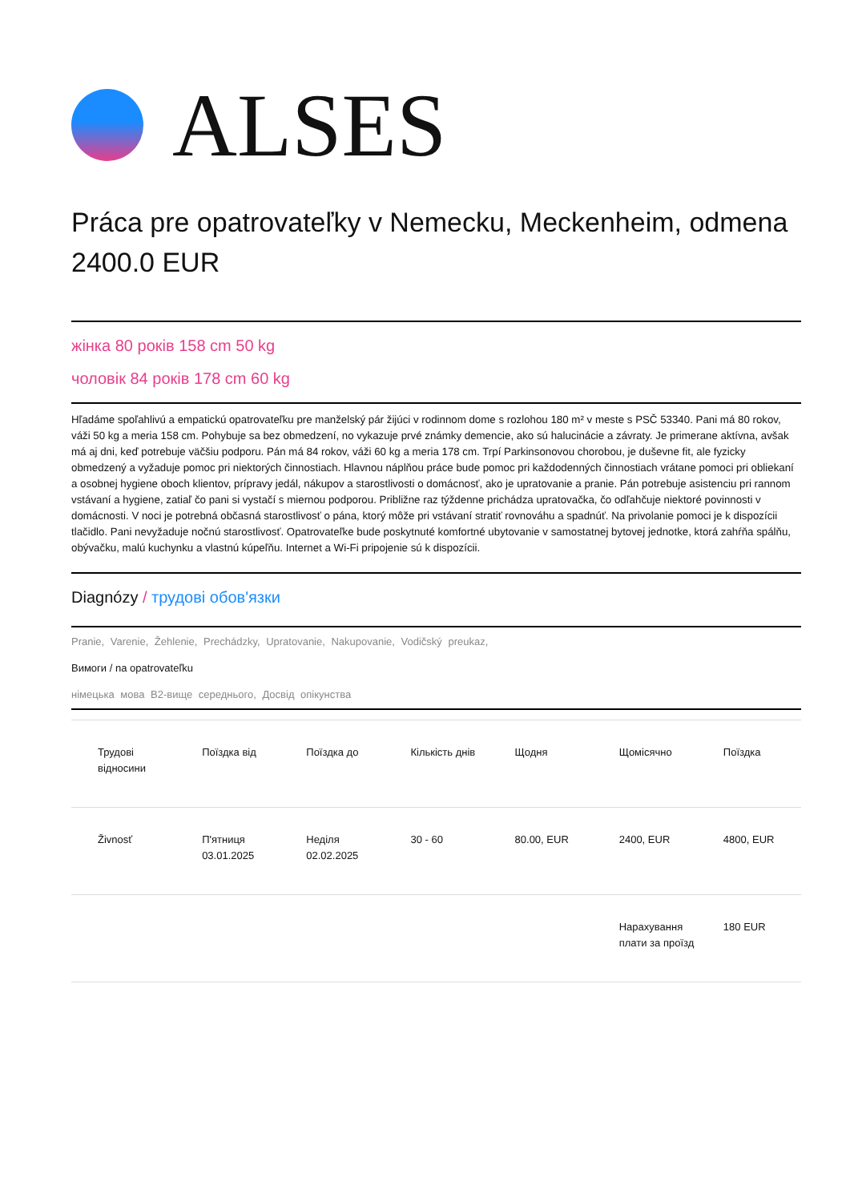ALSES
Práca pre opatrovateľky v Nemecku, Meckenheim, odmena 2400.0 EUR
жінка 80 років 158 cm 50 kg
чоловік 84 років 178 cm 60 kg
Hľadáme spoľahlivú a empatickú opatrovateľku pre manželský pár žijúci v rodinnom dome s rozlohou 180 m² v meste s PSČ 53340. Pani má 80 rokov, váži 50 kg a meria 158 cm. Pohybuje sa bez obmedzení, no vykazuje prvé známky demencie, ako sú halucinácie a závraty. Je primerane aktívna, avšak má aj dni, keď potrebuje väčšiu podporu. Pán má 84 rokov, váži 60 kg a meria 178 cm. Trpí Parkinsonovou chorobou, je duševne fit, ale fyzicky obmedzený a vyžaduje pomoc pri niektorých činnostiach. Hlavnou náplňou práce bude pomoc pri každodenných činnostiach vrátane pomoci pri obliekaní a osobnej hygiene oboch klientov, prípravy jedál, nákupov a starostlivosti o domácnosť, ako je upratovanie a pranie. Pán potrebuje asistenciu pri rannom vstávaní a hygiene, zatiaľ čo pani si vystačí s miernou podporou. Približne raz týždenne prichádza upratovačka, čo odľahčuje niektoré povinnosti v domácnosti. V noci je potrebná občasná starostlivosť o pána, ktorý môže pri vstávaní stratiť rovnováhu a spadnúť. Na privolanie pomoci je k dispozícii tlačidlo. Pani nevyžaduje nočnú starostlivosť. Opatrovateľke bude poskytnuté komfortné ubytovanie v samostatnej bytovej jednotke, ktorá zahŕňa spálňu, obývačku, malú kuchynku a vlastnú kúpeľňu. Internet a Wi-Fi pripojenie sú k dispozícii.
Diagnózy / трудові обов'язки
Pranie, Varenie, Žehlenie, Prechádzky, Upratovanie, Nakupovanie, Vodičský preukaz,
Вимоги / na opatrovateľku
німецька мова B2-вище середнього, Досвід опікунства
| Трудові відносини | Поїздка від | Поїздка до | Кількість днів | Щодня | Щомісячно | Поїздка |
| --- | --- | --- | --- | --- | --- | --- |
| Živnosť | П'ятниця 03.01.2025 | Неділя 02.02.2025 | 30 - 60 | 80.00, EUR | 2400, EUR | 4800, EUR |
| | | | | | Нарахування плати за проїзд | 180 EUR |